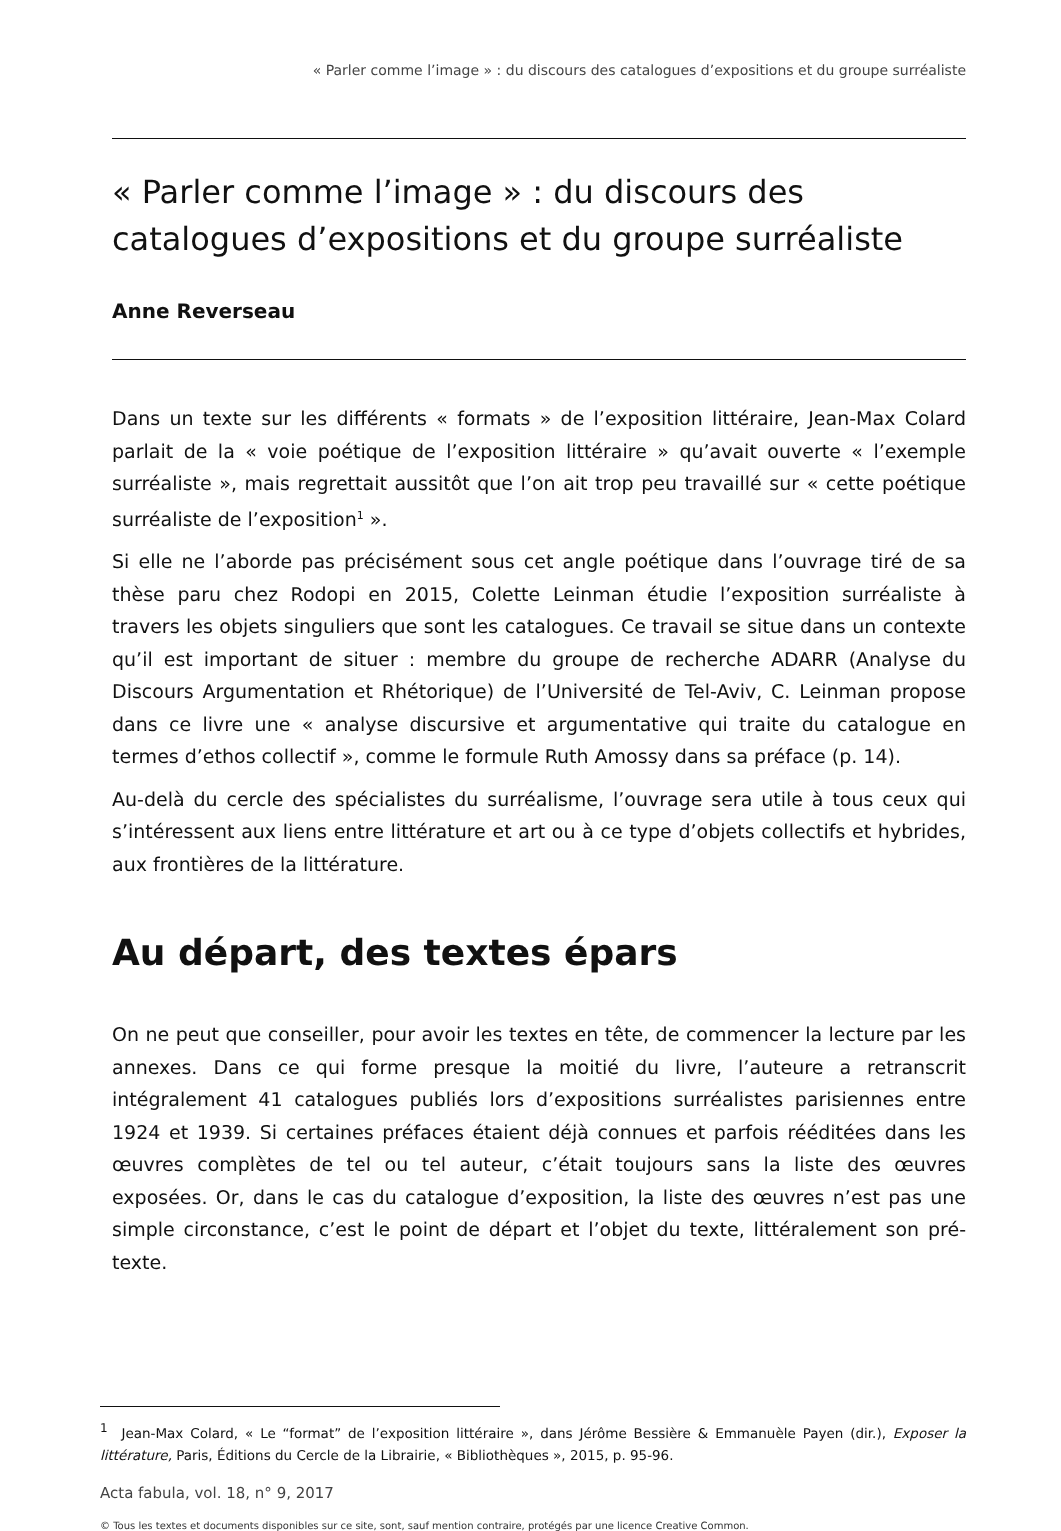« Parler comme l’image » : du discours des catalogues d’expositions et du groupe surréaliste
« Parler comme l’image » : du discours des catalogues d’expositions et du groupe surréaliste
Anne Reverseau
Dans un texte sur les différents « formats » de l’exposition littéraire, Jean-Max Colard parlait de la « voie poétique de l’exposition littéraire » qu’avait ouverte « l’exemple surréaliste », mais regrettait aussitôt que l’on ait trop peu travaillé sur « cette poétique surréaliste de l’exposition<sup>1</sup> ».
Si elle ne l’aborde pas précisément sous cet angle poétique dans l’ouvrage tiré de sa thèse paru chez Rodopi en 2015, Colette Leinman étudie l’exposition surréaliste à travers les objets singuliers que sont les catalogues. Ce travail se situe dans un contexte qu’il est important de situer : membre du groupe de recherche ADARR (Analyse du Discours Argumentation et Rhétorique) de l’Université de Tel-Aviv, C. Leinman propose dans ce livre une « analyse discursive et argumentative qui traite du catalogue en termes d’ethos collectif », comme le formule Ruth Amossy dans sa préface (p. 14).
Au-delà du cercle des spécialistes du surréalisme, l’ouvrage sera utile à tous ceux qui s’intéressent aux liens entre littérature et art ou à ce type d’objets collectifs et hybrides, aux frontières de la littérature.
Au départ, des textes épars
On ne peut que conseiller, pour avoir les textes en tête, de commencer la lecture par les annexes. Dans ce qui forme presque la moitié du livre, l’auteure a retranscrit intégralement 41 catalogues publiés lors d’expositions surréalistes parisiennes entre 1924 et 1939. Si certaines préfaces étaient déjà connues et parfois rééditées dans les œuvres complètes de tel ou tel auteur, c’était toujours sans la liste des œuvres exposées. Or, dans le cas du catalogue d’exposition, la liste des œuvres n’est pas une simple circonstance, c’est le point de départ et l’objet du texte, littéralement son pré-texte.
<sup>1</sup> Jean-Max Colard, « Le “format” de l’exposition littéraire », dans Jérôme Bessière & Emmanuèle Payen (dir.), Exposer la littérature, Paris, Éditions du Cercle de la Librairie, « Bibliothèques », 2015, p. 95-96.
Acta fabula, vol. 18, n° 9, 2017
© Tous les textes et documents disponibles sur ce site, sont, sauf mention contraire, protégés par une licence Creative Common.